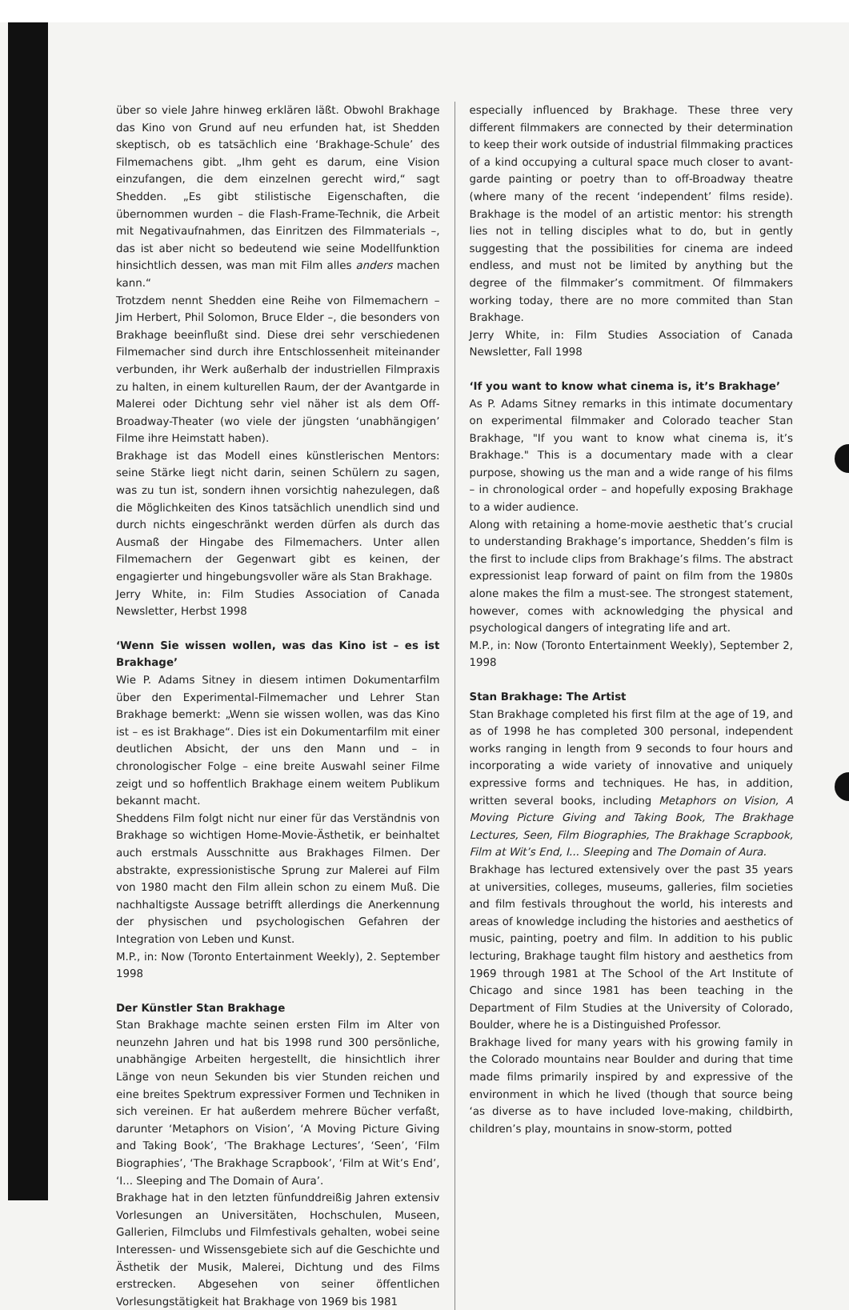über so viele Jahre hinweg erklären läßt. Obwohl Brakhage das Kino von Grund auf neu erfunden hat, ist Shedden skeptisch, ob es tatsächlich eine ‘Brakhage-Schule’ des Filmemachens gibt. „Ihm geht es darum, eine Vision einzufangen, die dem einzelnen gerecht wird,“ sagt Shedden. „Es gibt stilistische Eigenschaften, die übernommen wurden – die Flash-Frame-Technik, die Arbeit mit Negativaufnahmen, das Einritzen des Filmmaterials –, das ist aber nicht so bedeutend wie seine Modellfunktion hinsichtlich dessen, was man mit Film alles anders machen kann.“
Trotzdem nennt Shedden eine Reihe von Filmemachern – Jim Herbert, Phil Solomon, Bruce Elder –, die besonders von Brakhage beeinflußt sind. Diese drei sehr verschiedenen Filmemacher sind durch ihre Entschlossenheit miteinander verbunden, ihr Werk außerhalb der industriellen Filmpraxis zu halten, in einem kulturellen Raum, der der Avantgarde in Malerei oder Dichtung sehr viel näher ist als dem Off-Broadway-Theater (wo viele der jüngsten ‘unabhängigen’ Filme ihre Heimstatt haben).
Brakhage ist das Modell eines künstlerischen Mentors: seine Stärke liegt nicht darin, seinen Schülern zu sagen, was zu tun ist, sondern ihnen vorsichtig nahezulegen, daß die Möglichkeiten des Kinos tatsächlich unendlich sind und durch nichts eingeschränkt werden dürfen als durch das Ausmaß der Hingabe des Filmemachers. Unter allen Filmemachern der Gegenwart gibt es keinen, der engagierter und hingebungsvoller wäre als Stan Brakhage.
Jerry White, in: Film Studies Association of Canada Newsletter, Herbst 1998
‘Wenn Sie wissen wollen, was das Kino ist – es ist Brakhage’
Wie P. Adams Sitney in diesem intimen Dokumentarfilm über den Experimental-Filmemacher und Lehrer Stan Brakhage bemerkt: „Wenn sie wissen wollen, was das Kino ist – es ist Brakhage“. Dies ist ein Dokumentarfilm mit einer deutlichen Absicht, der uns den Mann und – in chronologischer Folge – eine breite Auswahl seiner Filme zeigt und so hoffentlich Brakhage einem weitem Publikum bekannt macht.
Sheddens Film folgt nicht nur einer für das Verständnis von Brakhage so wichtigen Home-Movie-Ästhetik, er beinhaltet auch erstmals Ausschnitte aus Brakhages Filmen. Der abstrakte, expressionistische Sprung zur Malerei auf Film von 1980 macht den Film allein schon zu einem Muß. Die nachhaltigste Aussage betrifft allerdings die Anerkennung der physischen und psychologischen Gefahren der Integration von Leben und Kunst.
M.P., in: Now (Toronto Entertainment Weekly), 2. September 1998
Der Künstler Stan Brakhage
Stan Brakhage machte seinen ersten Film im Alter von neunzehn Jahren und hat bis 1998 rund 300 persönliche, unabhängige Arbeiten hergestellt, die hinsichtlich ihrer Länge von neun Sekunden bis vier Stunden reichen und eine breites Spektrum expressiver Formen und Techniken in sich vereinen. Er hat außerdem mehrere Bücher verfaßt, darunter ‘Metaphors on Vision’, ‘A Moving Picture Giving and Taking Book’, ‘The Brakhage Lectures’, ‘Seen’, ‘Film Biographies’, ‘The Brakhage Scrapbook’, ‘Film at Wit’s End’, ‘I... Sleeping and The Domain of Aura’.
Brakhage hat in den letzten fünfunddreißig Jahren extensiv Vorlesungen an Universitäten, Hochschulen, Museen, Gallerien, Filmclubs und Filmfestivals gehalten, wobei seine Interessen- und Wissensgebiete sich auf die Geschichte und Ästhetik der Musik, Malerei, Dichtung und des Films erstrecken. Abgesehen von seiner öffentlichen Vorlesungstätigkeit hat Brakhage von 1969 bis 1981
especially influenced by Brakhage. These three very different filmmakers are connected by their determination to keep their work outside of industrial filmmaking practices of a kind occupying a cultural space much closer to avant-garde painting or poetry than to off-Broadway theatre (where many of the recent ‘independent’ films reside). Brakhage is the model of an artistic mentor: his strength lies not in telling disciples what to do, but in gently suggesting that the possibilities for cinema are indeed endless, and must not be limited by anything but the degree of the filmmaker’s commitment. Of filmmakers working today, there are no more commited than Stan Brakhage.
Jerry White, in: Film Studies Association of Canada Newsletter, Fall 1998
‘If you want to know what cinema is, it’s Brakhage’
As P. Adams Sitney remarks in this intimate documentary on experimental filmmaker and Colorado teacher Stan Brakhage, "If you want to know what cinema is, it’s Brakhage." This is a documentary made with a clear purpose, showing us the man and a wide range of his films – in chronological order – and hopefully exposing Brakhage to a wider audience.
Along with retaining a home-movie aesthetic that’s crucial to understanding Brakhage’s importance, Shedden’s film is the first to include clips from Brakhage’s films. The abstract expressionist leap forward of paint on film from the 1980s alone makes the film a must-see. The strongest statement, however, comes with acknowledging the physical and psychological dangers of integrating life and art.
M.P., in: Now (Toronto Entertainment Weekly), September 2, 1998
Stan Brakhage: The Artist
Stan Brakhage completed his first film at the age of 19, and as of 1998 he has completed 300 personal, independent works ranging in length from 9 seconds to four hours and incorporating a wide variety of innovative and uniquely expressive forms and techniques. He has, in addition, written several books, including Metaphors on Vision, A Moving Picture Giving and Taking Book, The Brakhage Lectures, Seen, Film Biographies, The Brakhage Scrapbook, Film at Wit’s End, I... Sleeping and The Domain of Aura.
Brakhage has lectured extensively over the past 35 years at universities, colleges, museums, galleries, film societies and film festivals throughout the world, his interests and areas of knowledge including the histories and aesthetics of music, painting, poetry and film. In addition to his public lecturing, Brakhage taught film history and aesthetics from 1969 through 1981 at The School of the Art Institute of Chicago and since 1981 has been teaching in the Department of Film Studies at the University of Colorado, Boulder, where he is a Distinguished Professor.
Brakhage lived for many years with his growing family in the Colorado mountains near Boulder and during that time made films primarily inspired by and expressive of the environment in which he lived (though that source being ‘as diverse as to have included love-making, childbirth, children’s play, mountains in snow-storm, potted